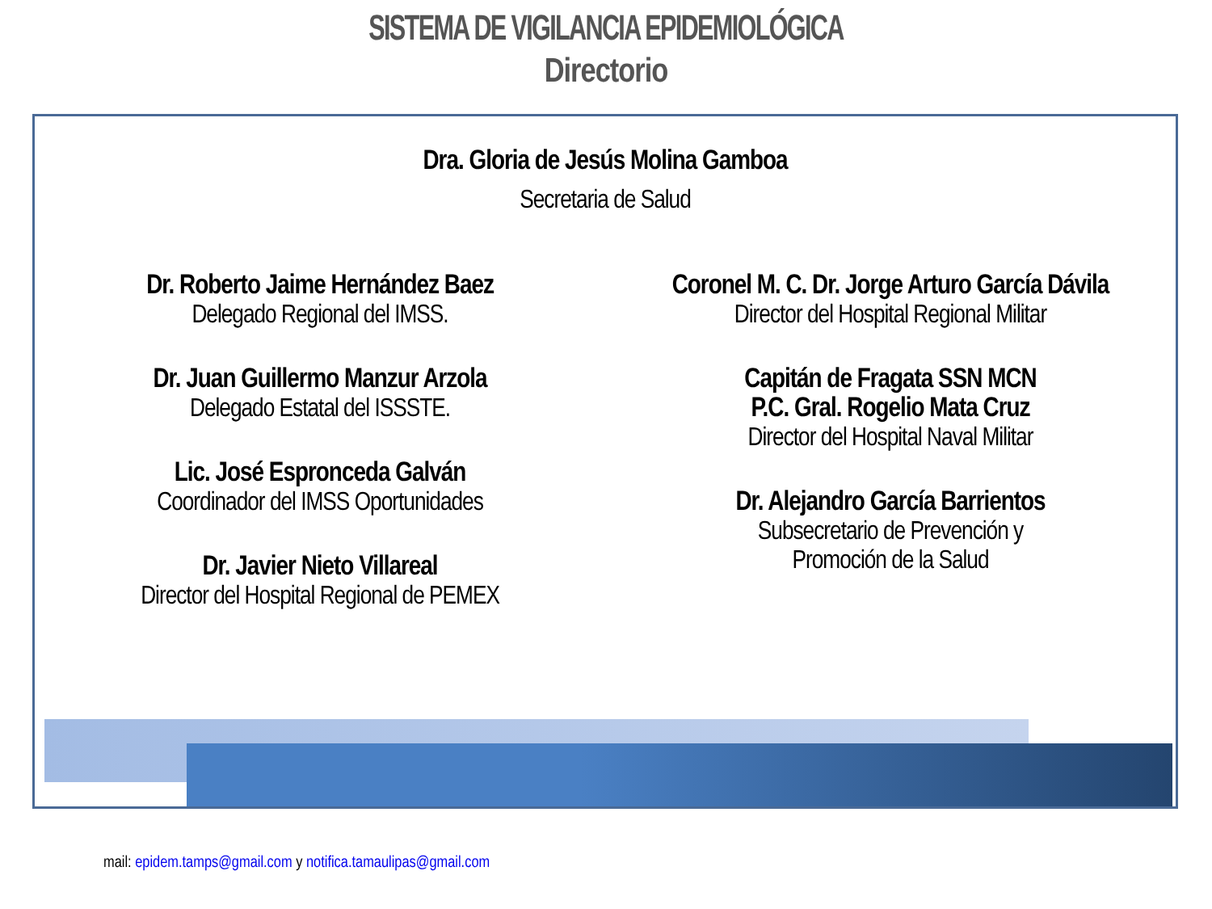SISTEMA DE VIGILANCIA EPIDEMIOLÓGICA
Directorio
Dra. Gloria de Jesús Molina Gamboa
Secretaria de Salud
Dr. Roberto Jaime Hernández Baez
Delegado Regional del IMSS.
Dr. Juan Guillermo Manzur Arzola
Delegado Estatal del ISSSTE.
Lic. José Espronceda Galván
Coordinador del IMSS Oportunidades
Dr. Javier Nieto Villareal
Director del Hospital Regional de PEMEX
Coronel M. C. Dr. Jorge Arturo García Dávila
Director del Hospital Regional Militar
Capitán de Fragata SSN MCN
P.C. Gral. Rogelio Mata Cruz
Director del Hospital Naval Militar
Dr. Alejandro García Barrientos
Subsecretario de Prevención y
Promoción de la Salud
mail: epidem.tamps@gmail.com y notifica.tamaulipas@gmail.com